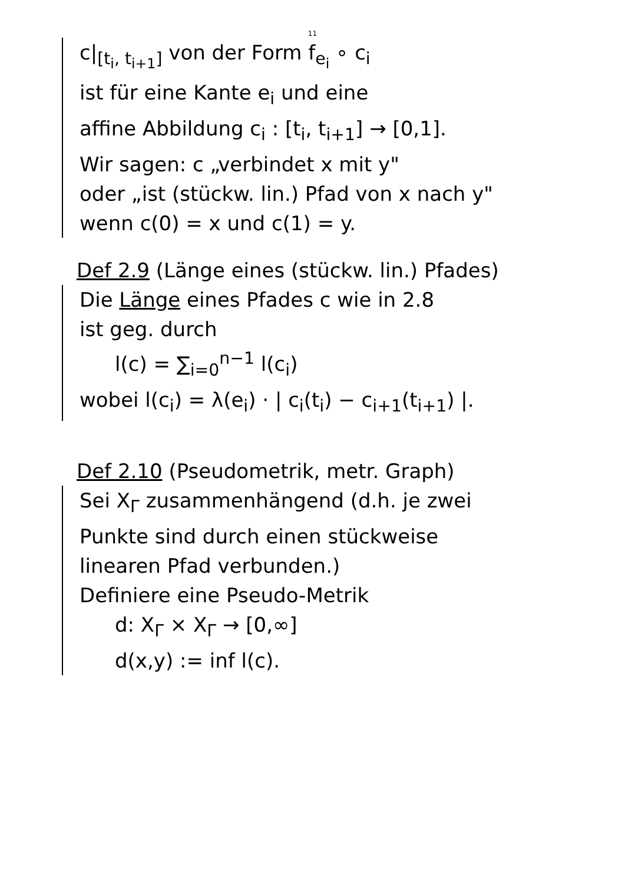11
c|<sub>[t<sub>i</sub>, t<sub>i+1</sub>]</sub> von der Form f<sub>e<sub>i</sub></sub> ∘ c<sub>i</sub>
ist für eine Kante e<sub>i</sub> und eine
affine Abbildung c<sub>i</sub> : [t<sub>i</sub>, t<sub>i+1</sub>] → [0,1].
Wir sagen: c „verbindet x mit y"
oder „ist (stückw. lin.) Pfad von x nach y"
wenn c(0) = x und c(1) = y.
Def 2.9 (Länge eines (stückw. lin.) Pfades)
Die Länge eines Pfades c wie in 2.8
ist geg. durch
l(c) = ∑<sub>i=0</sub><sup>n−1</sup> l(c<sub>i</sub>)
wobei l(c<sub>i</sub>) = λ(e<sub>i</sub>) · | c<sub>i</sub>(t<sub>i</sub>) − c<sub>i+1</sub>(t<sub>i+1</sub>) |.
Def 2.10 (Pseudometrik, metr. Graph)
Sei X<sub>Γ</sub> zusammenhängend (d.h. je zwei
Punkte sind durch einen stückweise
linearen Pfad verbunden.)
Definiere eine Pseudo-Metrik
d: X<sub>Γ</sub> × X<sub>Γ</sub> → [0,∞]
d(x,y) := inf l(c).